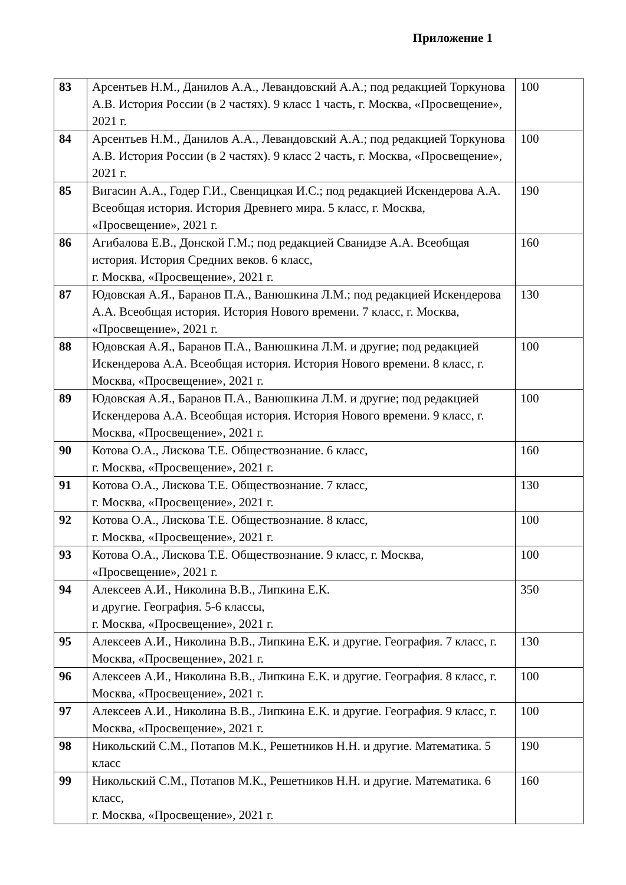Приложение 1
| 83 | Арсентьев Н.М., Данилов А.А., Левандовский А.А.; под редакцией Торкунова А.В. История России (в 2 частях). 9 класс 1 часть, г. Москва, «Просвещение», 2021 г. | 100 |
| 84 | Арсентьев Н.М., Данилов А.А., Левандовский А.А.; под редакцией Торкунова А.В. История России (в 2 частях). 9 класс 2 часть, г. Москва, «Просвещение», 2021 г. | 100 |
| 85 | Вигасин А.А., Годер Г.И., Свенцицкая И.С.; под редакцией Искендерова А.А. Всеобщая история. История Древнего мира. 5 класс, г. Москва, «Просвещение», 2021 г. | 190 |
| 86 | Агибалова Е.В., Донской Г.М.; под редакцией Сванидзе А.А. Всеобщая история. История Средних веков. 6 класс, г. Москва, «Просвещение», 2021 г. | 160 |
| 87 | Юдовская А.Я., Баранов П.А., Ванюшкина Л.М.; под редакцией Искендерова А.А. Всеобщая история. История Нового времени. 7 класс, г. Москва, «Просвещение», 2021 г. | 130 |
| 88 | Юдовская А.Я., Баранов П.А., Ванюшкина Л.М. и другие; под редакцией Искендерова А.А. Всеобщая история. История Нового времени. 8 класс, г. Москва, «Просвещение», 2021 г. | 100 |
| 89 | Юдовская А.Я., Баранов П.А., Ванюшкина Л.М. и другие; под редакцией Искендерова А.А. Всеобщая история. История Нового времени. 9 класс, г. Москва, «Просвещение», 2021 г. | 100 |
| 90 | Котова О.А., Лискова Т.Е. Обществознание. 6 класс, г. Москва, «Просвещение», 2021 г. | 160 |
| 91 | Котова О.А., Лискова Т.Е. Обществознание. 7 класс, г. Москва, «Просвещение», 2021 г. | 130 |
| 92 | Котова О.А., Лискова Т.Е. Обществознание. 8 класс, г. Москва, «Просвещение», 2021 г. | 100 |
| 93 | Котова О.А., Лискова Т.Е. Обществознание. 9 класс, г. Москва, «Просвещение», 2021 г. | 100 |
| 94 | Алексеев А.И., Николина В.В., Липкина Е.К. и другие. География. 5-6 классы, г. Москва, «Просвещение», 2021 г. | 350 |
| 95 | Алексеев А.И., Николина В.В., Липкина Е.К. и другие. География. 7 класс, г. Москва, «Просвещение», 2021 г. | 130 |
| 96 | Алексеев А.И., Николина В.В., Липкина Е.К. и другие. География. 8 класс, г. Москва, «Просвещение», 2021 г. | 100 |
| 97 | Алексеев А.И., Николина В.В., Липкина Е.К. и другие. География. 9 класс, г. Москва, «Просвещение», 2021 г. | 100 |
| 98 | Никольский С.М., Потапов М.К., Решетников Н.Н. и другие. Математика. 5 класс | 190 |
| 99 | Никольский С.М., Потапов М.К., Решетников Н.Н. и другие. Математика. 6 класс, г. Москва, «Просвещение», 2021 г. | 160 |